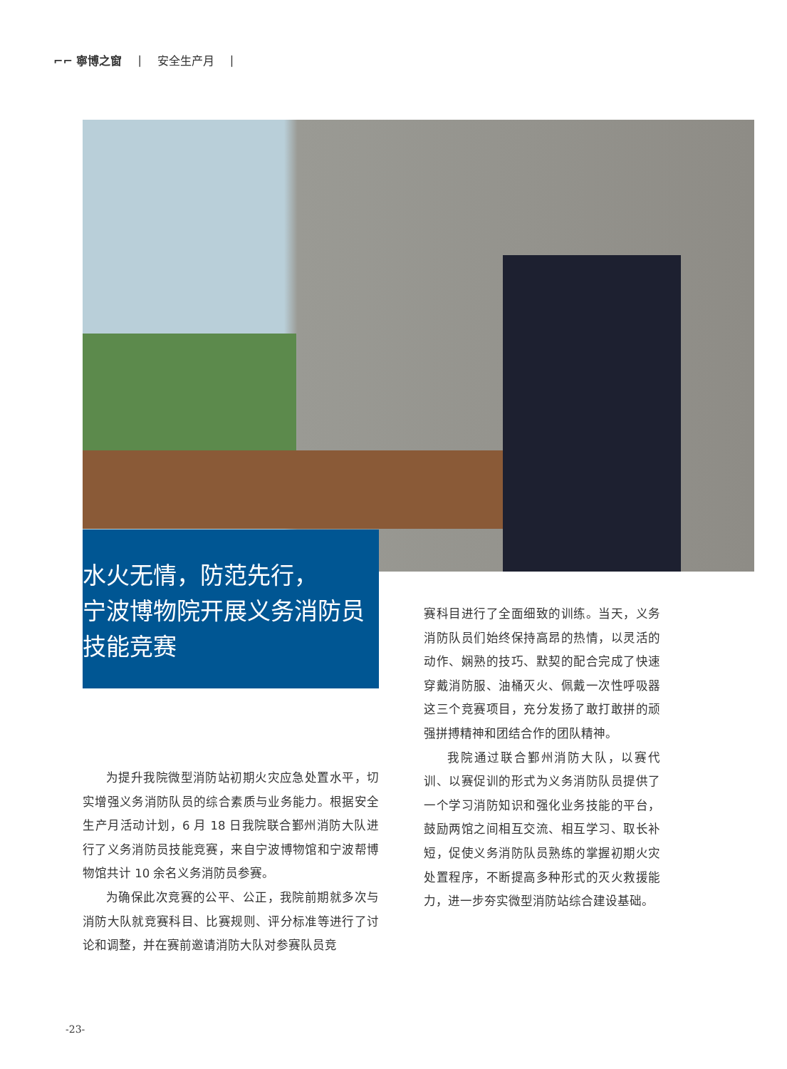⌐⌐ 寧博之窗 | 安全生产月 |
水火无情，防范先行，
宁波博物院开展义务消防员
技能竞赛
为提升我院微型消防站初期火灾应急处置水平，切实增强义务消防队员的综合素质与业务能力。根据安全生产月活动计划，6 月 18 日我院联合鄞州消防大队进行了义务消防员技能竞赛，来自宁波博物馆和宁波帮博物馆共计 10 余名义务消防员参赛。
为确保此次竞赛的公平、公正，我院前期就多次与消防大队就竞赛科目、比赛规则、评分标准等进行了讨论和调整，并在赛前邀请消防大队对参赛队员竞
赛科目进行了全面细致的训练。当天，义务消防队员们始终保持高昂的热情，以灵活的动作、娴熟的技巧、默契的配合完成了快速穿戴消防服、油桶灭火、佩戴一次性呼吸器这三个竞赛项目，充分发扬了敢打敢拼的顽强拼搏精神和团结合作的团队精神。
我院通过联合鄞州消防大队，以赛代训、以赛促训的形式为义务消防队员提供了一个学习消防知识和强化业务技能的平台，鼓励两馆之间相互交流、相互学习、取长补短，促使义务消防队员熟练的掌握初期火灾处置程序，不断提高多种形式的灭火救援能力，进一步夯实微型消防站综合建设基础。
-23-